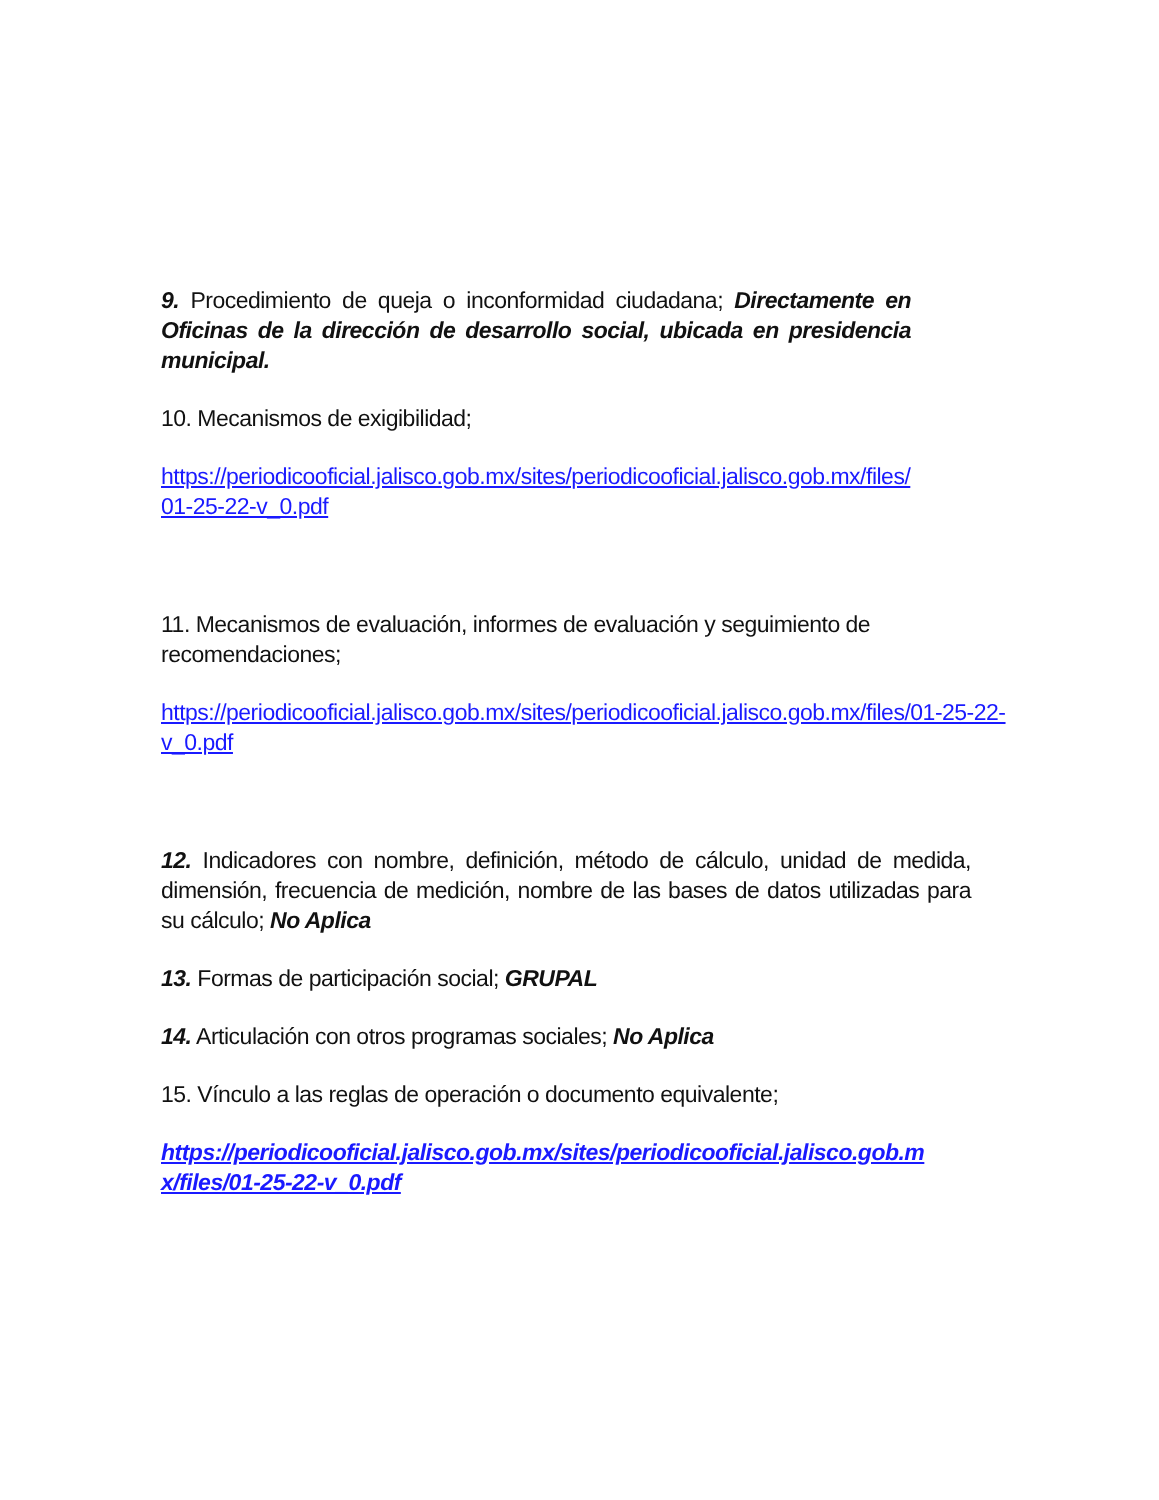9. Procedimiento de queja o inconformidad ciudadana; Directamente en Oficinas de la dirección de desarrollo social, ubicada en presidencia municipal.
10. Mecanismos de exigibilidad;
https://periodicooficial.jalisco.gob.mx/sites/periodicooficial.jalisco.gob.mx/files/01-25-22-v_0.pdf
11. Mecanismos de evaluación, informes de evaluación y seguimiento de recomendaciones;
https://periodicooficial.jalisco.gob.mx/sites/periodicooficial.jalisco.gob.mx/files/01-25-22-v_0.pdf
12. Indicadores con nombre, definición, método de cálculo, unidad de medida, dimensión, frecuencia de medición, nombre de las bases de datos utilizadas para su cálculo; No Aplica
13. Formas de participación social; GRUPAL
14. Articulación con otros programas sociales; No Aplica
15. Vínculo a las reglas de operación o documento equivalente;
https://periodicooficial.jalisco.gob.mx/sites/periodicooficial.jalisco.gob.mx/files/01-25-22-v_0.pdf